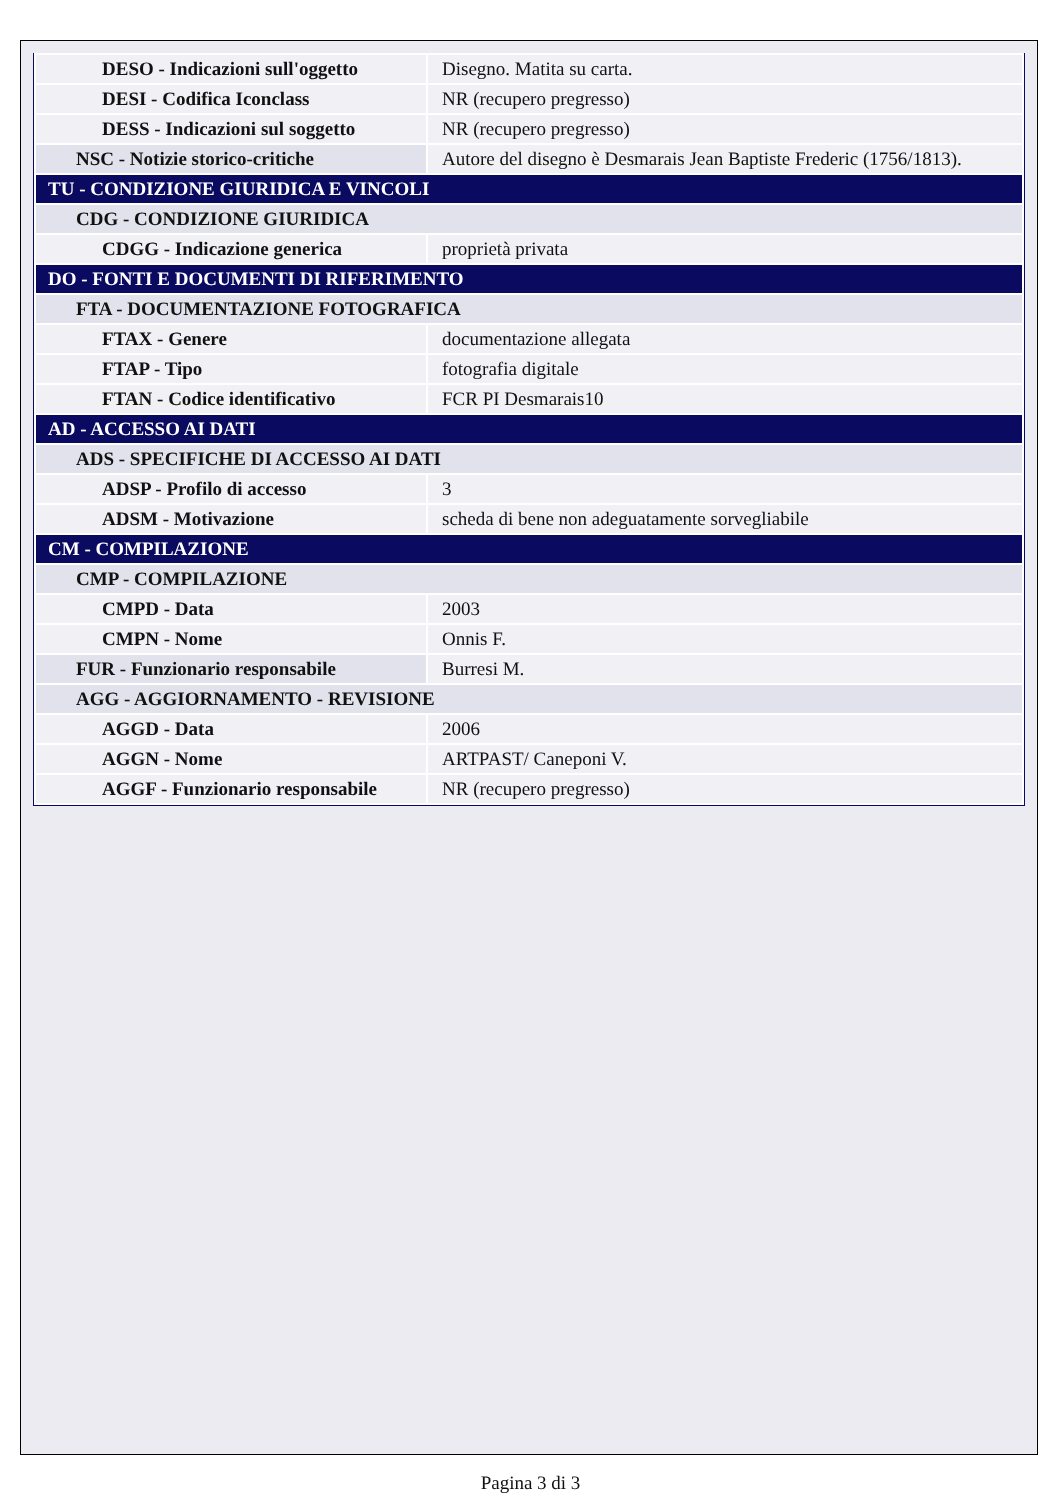| DESO - Indicazioni sull'oggetto | Disegno. Matita su carta. |
| DESI - Codifica Iconclass | NR (recupero pregresso) |
| DESS - Indicazioni sul soggetto | NR (recupero pregresso) |
| NSC - Notizie storico-critiche | Autore del disegno è Desmarais Jean Baptiste Frederic (1756/1813). |
| TU - CONDIZIONE GIURIDICA E VINCOLI | |
| CDG - CONDIZIONE GIURIDICA | |
| CDGG - Indicazione generica | proprietà privata |
| DO - FONTI E DOCUMENTI DI RIFERIMENTO | |
| FTA - DOCUMENTAZIONE FOTOGRAFICA | |
| FTAX - Genere | documentazione allegata |
| FTAP - Tipo | fotografia digitale |
| FTAN - Codice identificativo | FCR PI Desmarais10 |
| AD - ACCESSO AI DATI | |
| ADS - SPECIFICHE DI ACCESSO AI DATI | |
| ADSP - Profilo di accesso | 3 |
| ADSM - Motivazione | scheda di bene non adeguatamente sorvegliabile |
| CM - COMPILAZIONE | |
| CMP - COMPILAZIONE | |
| CMPD - Data | 2003 |
| CMPN - Nome | Onnis F. |
| FUR - Funzionario responsabile | Burresi M. |
| AGG - AGGIORNAMENTO - REVISIONE | |
| AGGD - Data | 2006 |
| AGGN - Nome | ARTPAST/ Caneponi V. |
| AGGF - Funzionario responsabile | NR (recupero pregresso) |
Pagina 3 di 3